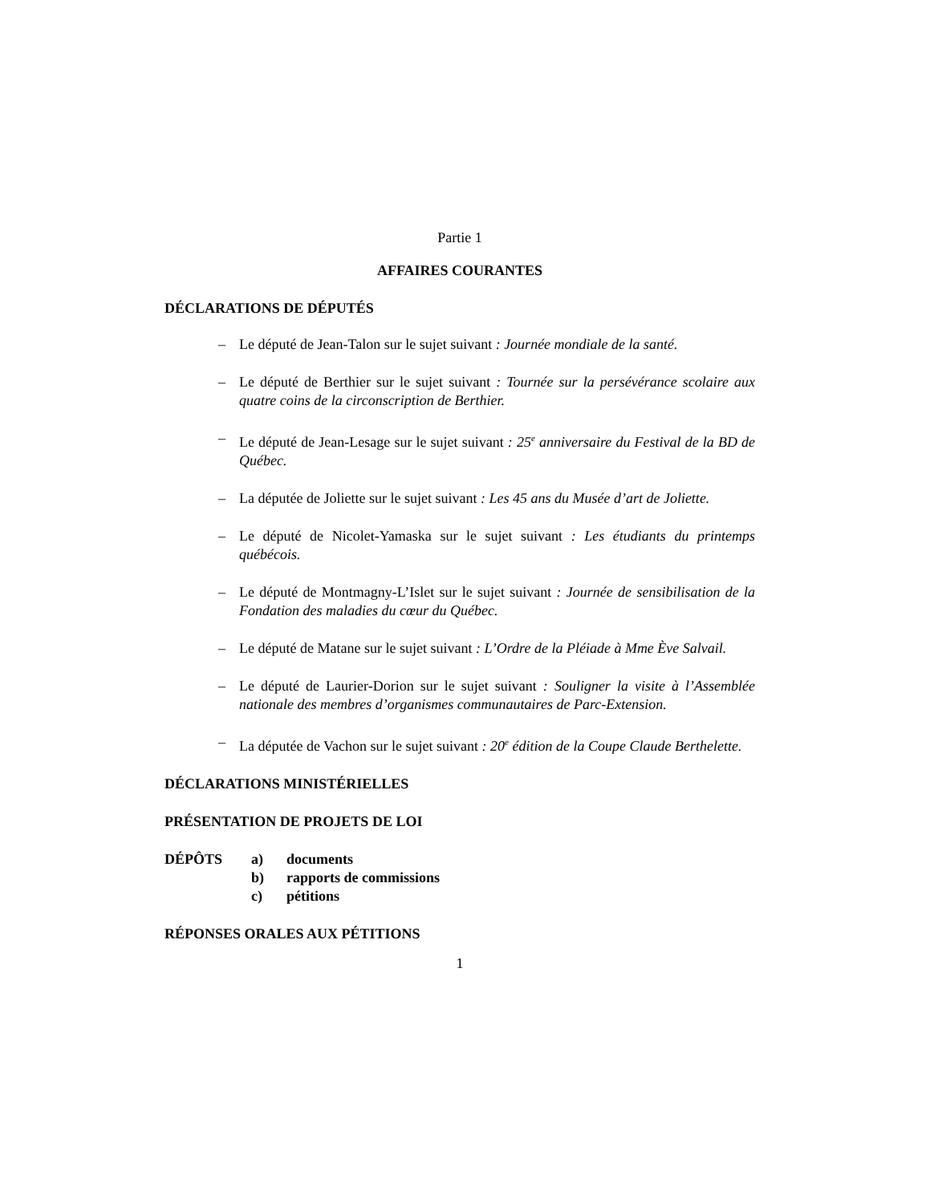Partie 1
AFFAIRES COURANTES
DÉCLARATIONS DE DÉPUTÉS
– Le député de Jean-Talon sur le sujet suivant : Journée mondiale de la santé.
– Le député de Berthier sur le sujet suivant : Tournée sur la persévérance scolaire aux quatre coins de la circonscription de Berthier.
– Le député de Jean-Lesage sur le sujet suivant : 25<sup>e</sup> anniversaire du Festival de la BD de Québec.
– La députée de Joliette sur le sujet suivant : Les 45 ans du Musée d’art de Joliette.
– Le député de Nicolet-Yamaska sur le sujet suivant : Les étudiants du printemps québécois.
– Le député de Montmagny-L’Islet sur le sujet suivant : Journée de sensibilisation de la Fondation des maladies du cœur du Québec.
– Le député de Matane sur le sujet suivant : L’Ordre de la Pléiade à Mme Ève Salvail.
– Le député de Laurier-Dorion sur le sujet suivant : Souligner la visite à l’Assemblée nationale des membres d’organismes communautaires de Parc-Extension.
– La députée de Vachon sur le sujet suivant : 20<sup>e</sup> édition de la Coupe Claude Berthelette.
DÉCLARATIONS MINISTÉRIELLES
PRÉSENTATION DE PROJETS DE LOI
| DÉPÔTS | a) | documents |
| | b) | rapports de commissions |
| | c) | pétitions |
RÉPONSES ORALES AUX PÉTITIONS
1